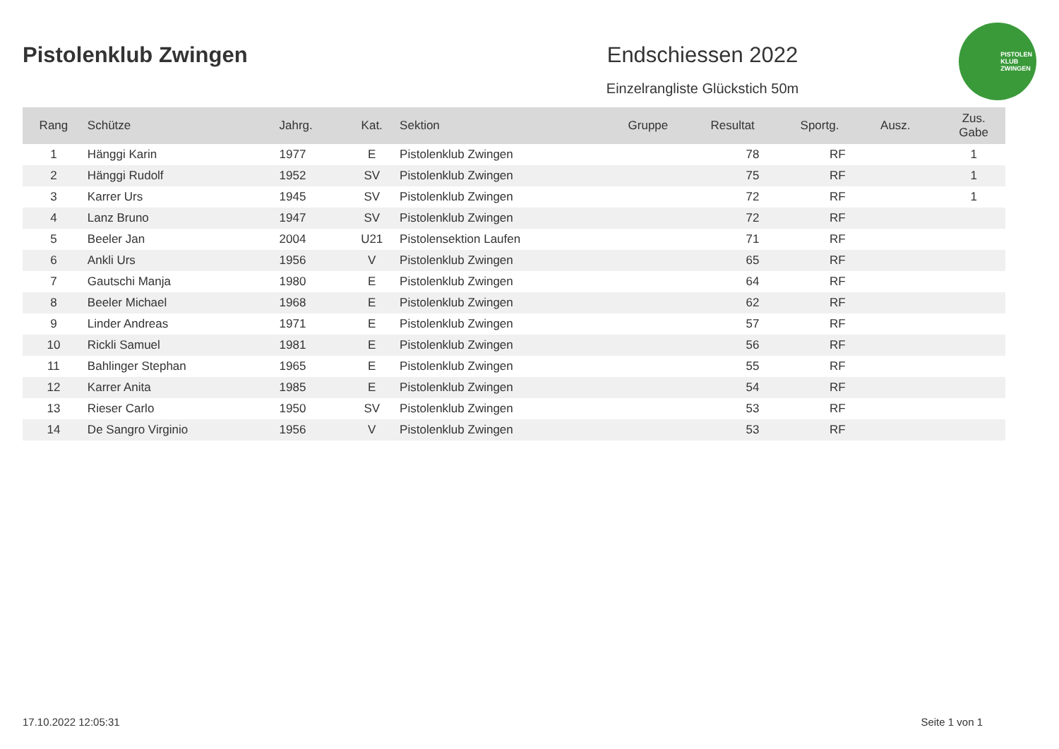Pistolenklub Zwingen Endschiessen 2022
Einzelrangliste Glückstich 50m
PISTOLEN
KLUB
ZWINGEN
| Rang | Schütze | Jahrg. | Kat. | Sektion | Gruppe | Resultat | Sportg. | Ausz. | Zus. Gabe |
| --- | --- | --- | --- | --- | --- | --- | --- | --- | --- |
| 1 | Hänggi Karin | 1977 | E | Pistolenklub Zwingen | | 78 | RF | | 1 |
| 2 | Hänggi Rudolf | 1952 | SV | Pistolenklub Zwingen | | 75 | RF | | 1 |
| 3 | Karrer Urs | 1945 | SV | Pistolenklub Zwingen | | 72 | RF | | 1 |
| 4 | Lanz Bruno | 1947 | SV | Pistolenklub Zwingen | | 72 | RF | | |
| 5 | Beeler Jan | 2004 | U21 | Pistolensektion Laufen | | 71 | RF | | |
| 6 | Ankli Urs | 1956 | V | Pistolenklub Zwingen | | 65 | RF | | |
| 7 | Gautschi Manja | 1980 | E | Pistolenklub Zwingen | | 64 | RF | | |
| 8 | Beeler Michael | 1968 | E | Pistolenklub Zwingen | | 62 | RF | | |
| 9 | Linder Andreas | 1971 | E | Pistolenklub Zwingen | | 57 | RF | | |
| 10 | Rickli Samuel | 1981 | E | Pistolenklub Zwingen | | 56 | RF | | |
| 11 | Bahlinger Stephan | 1965 | E | Pistolenklub Zwingen | | 55 | RF | | |
| 12 | Karrer Anita | 1985 | E | Pistolenklub Zwingen | | 54 | RF | | |
| 13 | Rieser Carlo | 1950 | SV | Pistolenklub Zwingen | | 53 | RF | | |
| 14 | De Sangro Virginio | 1956 | V | Pistolenklub Zwingen | | 53 | RF | | |
17.10.2022 12:05:31 Seite 1 von 1